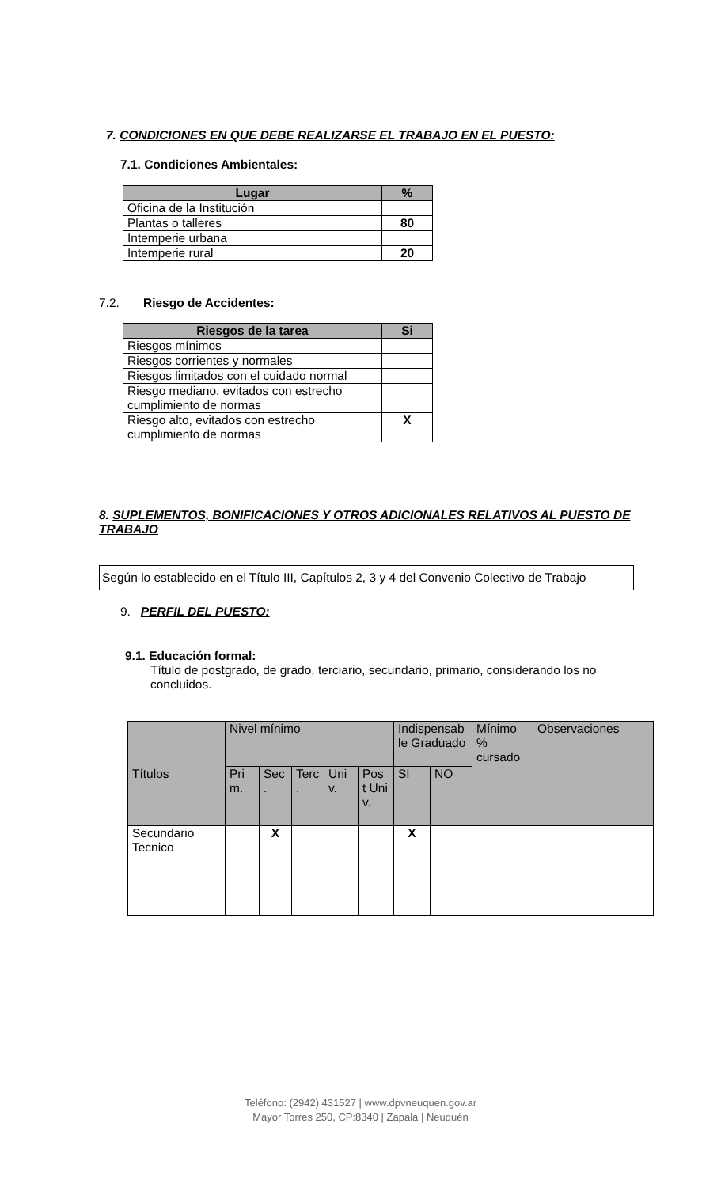7. CONDICIONES EN QUE DEBE REALIZARSE EL TRABAJO EN EL PUESTO:
7.1. Condiciones Ambientales:
| Lugar | % |
| --- | --- |
| Oficina de la Institución | |
| Plantas o talleres | 80 |
| Intemperie urbana | |
| Intemperie rural | 20 |
7.2. Riesgo de Accidentes:
| Riesgos de la tarea | Si |
| --- | --- |
| Riesgos mínimos | |
| Riesgos corrientes y normales | |
| Riesgos limitados con el cuidado normal | |
| Riesgo mediano, evitados con estrecho cumplimiento de normas | |
| Riesgo alto, evitados con estrecho cumplimiento de normas | X |
8. SUPLEMENTOS, BONIFICACIONES Y OTROS ADICIONALES RELATIVOS AL PUESTO DE TRABAJO
Según lo establecido en el Título III, Capítulos 2, 3 y 4 del Convenio Colectivo de Trabajo
9. PERFIL DEL PUESTO:
9.1. Educación formal:
Título de postgrado, de grado, terciario, secundario, primario, considerando los no concluidos.
| Títulos | Nivel mínimo | | | | | Indispensab le Graduado | | Mínimo % cursado | Observaciones |
| | Pri m. | Sec . | Terc . | Uni v. | Pos t Uni v. | SI | NO | | |
| Secundario Tecnico | | X | | | | X | | | |
Teléfono: (2942) 431527 | www.dpvneuquen.gov.ar
Mayor Torres 250, CP:8340 | Zapala | Neuquén